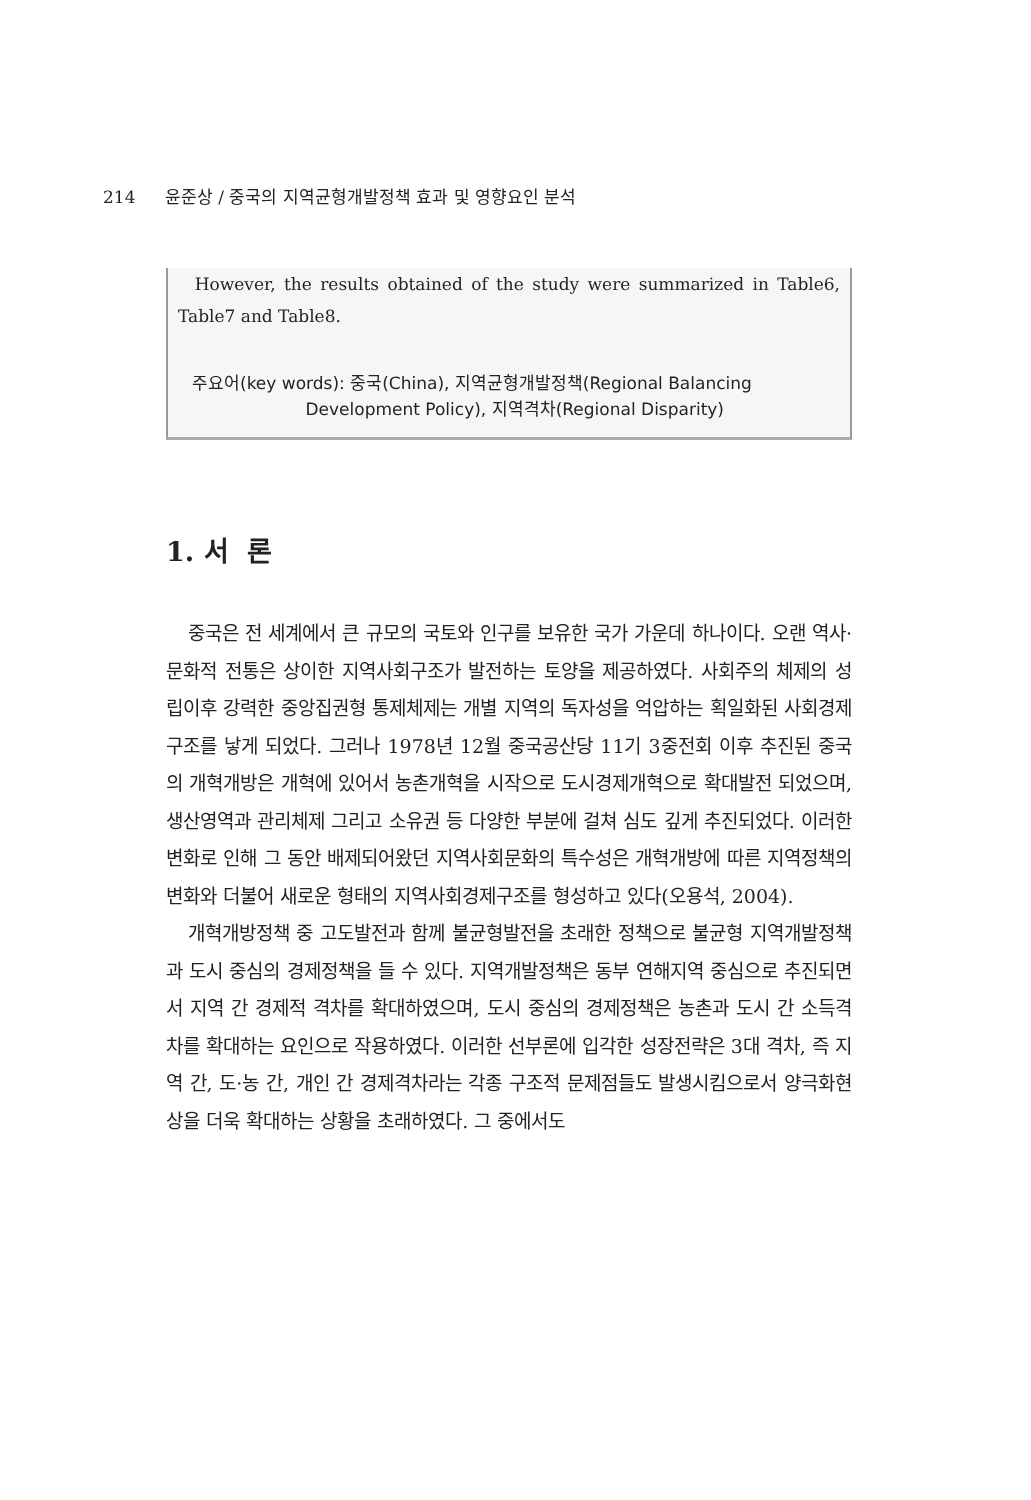214 윤준상 / 중국의 지역균형개발정책 효과 및 영향요인 분석
However, the results obtained of the study were summarized in Table6, Table7 and Table8.
주요어(key words): 중국(China), 지역균형개발정책(Regional Balancing
Development Policy), 지역격차(Regional Disparity)
1. 서 론
중국은 전 세계에서 큰 규모의 국토와 인구를 보유한 국가 가운데 하나이다. 오랜 역사·문화적 전통은 상이한 지역사회구조가 발전하는 토양을 제공하였다. 사회주의 체제의 성립이후 강력한 중앙집권형 통제체제는 개별 지역의 독자성을 억압하는 획일화된 사회경제구조를 낳게 되었다. 그러나 1978년 12월 중국공산당 11기 3중전회 이후 추진된 중국의 개혁개방은 개혁에 있어서 농촌개혁을 시작으로 도시경제개혁으로 확대발전 되었으며, 생산영역과 관리체제 그리고 소유권 등 다양한 부분에 걸쳐 심도 깊게 추진되었다. 이러한 변화로 인해 그 동안 배제되어왔던 지역사회문화의 특수성은 개혁개방에 따른 지역정책의 변화와 더불어 새로운 형태의 지역사회경제구조를 형성하고 있다(오용석, 2004).
개혁개방정책 중 고도발전과 함께 불균형발전을 초래한 정책으로 불균형 지역개발정책과 도시 중심의 경제정책을 들 수 있다. 지역개발정책은 동부 연해지역 중심으로 추진되면서 지역 간 경제적 격차를 확대하였으며, 도시 중심의 경제정책은 농촌과 도시 간 소득격차를 확대하는 요인으로 작용하였다. 이러한 선부론에 입각한 성장전략은 3대 격차, 즉 지역 간, 도·농 간, 개인 간 경제격차라는 각종 구조적 문제점들도 발생시킴으로서 양극화현상을 더욱 확대하는 상황을 초래하였다. 그 중에서도